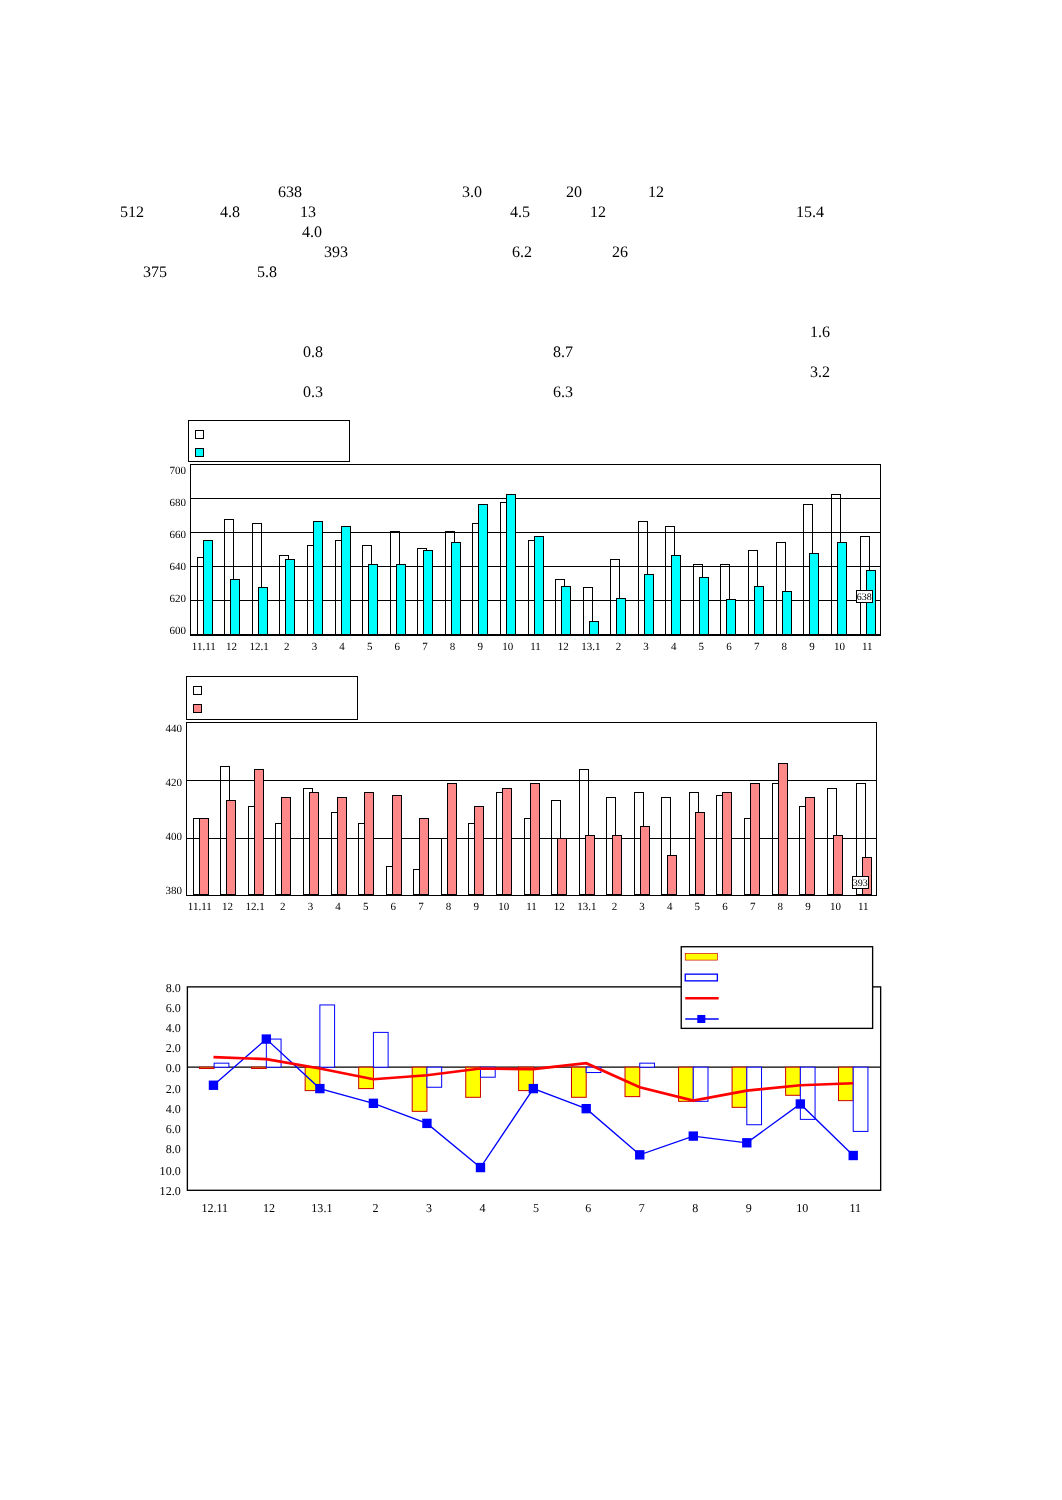638 3.0 20 12
512 4.8 13 4.5 12 15.4
4.0
393 6.2 26
375 5.8
1.6
0.8 8.7
3.2
0.3 6.3
700
680
660
640
620
600
638
11.11 12 12.1 23456789 10 11 12 13.1 23456789 10 11
440
420
400
380
393
11.11 12 12.1 23456789 10 11 12 13.1 23456789 10 11
8.0
6.0
4.0
2.0
0.0
2.0
4.0
6.0
8.0
10.0
12.0
12.11
12
13.1
2
3
4
5
6
7
8
9
10
11